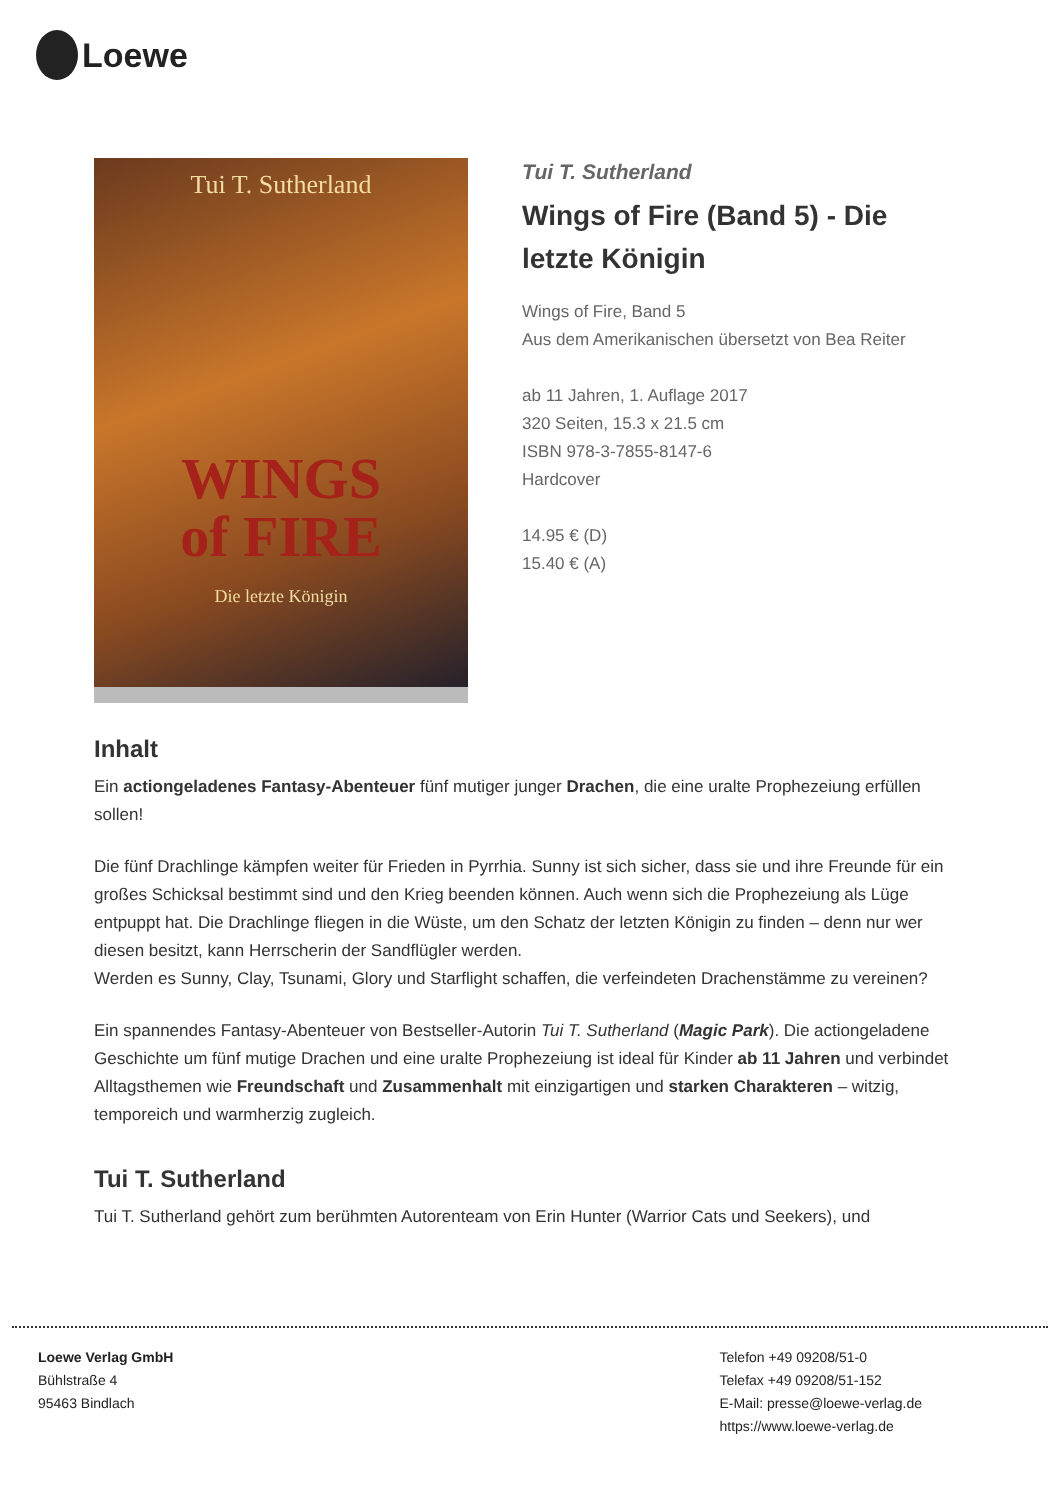Loewe
Tui T. Sutherland
WINGS
of FIRE
Die letzte Königin
Tui T. Sutherland
Wings of Fire (Band 5) - Die letzte Königin
Wings of Fire, Band 5
Aus dem Amerikanischen übersetzt von Bea Reiter
ab 11 Jahren, 1. Auflage 2017
320 Seiten, 15.3 x 21.5 cm
ISBN 978-3-7855-8147-6
Hardcover
14.95 € (D)
15.40 € (A)
Inhalt
Ein actiongeladenes Fantasy-Abenteuer fünf mutiger junger Drachen, die eine uralte Prophezeiung erfüllen sollen!
Die fünf Drachlinge kämpfen weiter für Frieden in Pyrrhia. Sunny ist sich sicher, dass sie und ihre Freunde für ein großes Schicksal bestimmt sind und den Krieg beenden können. Auch wenn sich die Prophezeiung als Lüge entpuppt hat. Die Drachlinge fliegen in die Wüste, um den Schatz der letzten Königin zu finden – denn nur wer diesen besitzt, kann Herrscherin der Sandflügler werden.
Werden es Sunny, Clay, Tsunami, Glory und Starflight schaffen, die verfeindeten Drachenstämme zu vereinen?
Ein spannendes Fantasy-Abenteuer von Bestseller-Autorin Tui T. Sutherland (Magic Park). Die actiongeladene Geschichte um fünf mutige Drachen und eine uralte Prophezeiung ist ideal für Kinder ab 11 Jahren und verbindet Alltagsthemen wie Freundschaft und Zusammenhalt mit einzigartigen und starken Charakteren – witzig, temporeich und warmherzig zugleich.
Tui T. Sutherland
Tui T. Sutherland gehört zum berühmten Autorenteam von Erin Hunter (Warrior Cats und Seekers), und
Loewe Verlag GmbH
Bühlstraße 4
95463 Bindlach
Telefon +49 09208/51-0
Telefax +49 09208/51-152
E-Mail: presse@loewe-verlag.de
https://www.loewe-verlag.de